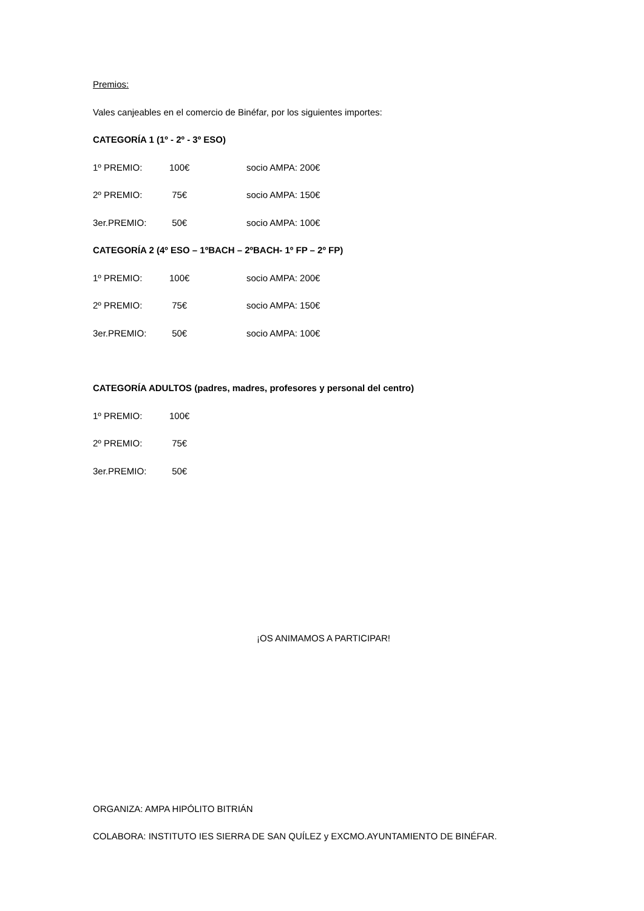Premios:
Vales canjeables en el comercio de Binéfar, por los siguientes importes:
CATEGORÍA 1 (1º - 2º - 3º ESO)
1º PREMIO: 100€ socio AMPA: 200€
2º PREMIO: 75€ socio AMPA: 150€
3er.PREMIO: 50€ socio AMPA: 100€
CATEGORÍA 2 (4º ESO – 1ºBACH – 2ºBACH- 1º FP – 2º FP)
1º PREMIO: 100€ socio AMPA: 200€
2º PREMIO: 75€ socio AMPA: 150€
3er.PREMIO: 50€ socio AMPA: 100€
CATEGORÍA ADULTOS (padres, madres, profesores y personal del centro)
1º PREMIO: 100€
2º PREMIO: 75€
3er.PREMIO: 50€
¡OS ANIMAMOS A PARTICIPAR!
ORGANIZA: AMPA HIPÓLITO BITRIÁN
COLABORA: INSTITUTO IES SIERRA DE SAN QUÍLEZ y EXCMO.AYUNTAMIENTO DE BINÉFAR.